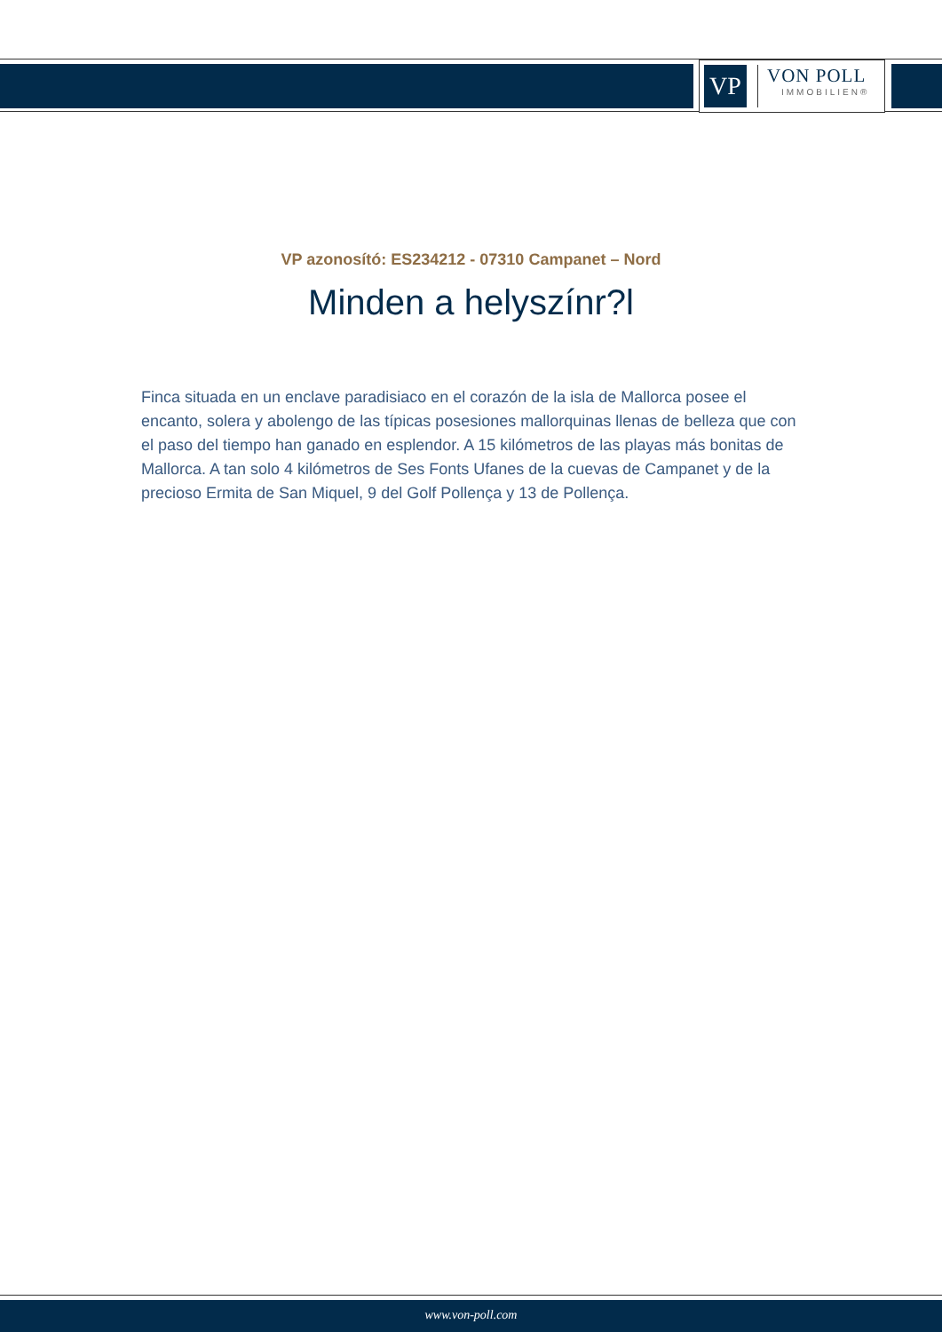VP
VON POLL
IMMOBILIEN®
VP azonosító: ES234212 - 07310 Campanet – Nord
Minden a helyszínr?l
Finca situada en un enclave paradisiaco en el corazón de la isla de Mallorca posee el encanto, solera y abolengo de las típicas posesiones mallorquinas llenas de belleza que con el paso del tiempo han ganado en esplendor. A 15 kilómetros de las playas más bonitas de Mallorca. A tan solo 4 kilómetros de Ses Fonts Ufanes de la cuevas de Campanet y de la precioso Ermita de San Miquel, 9 del Golf Pollença y 13 de Pollença.
www.von-poll.com